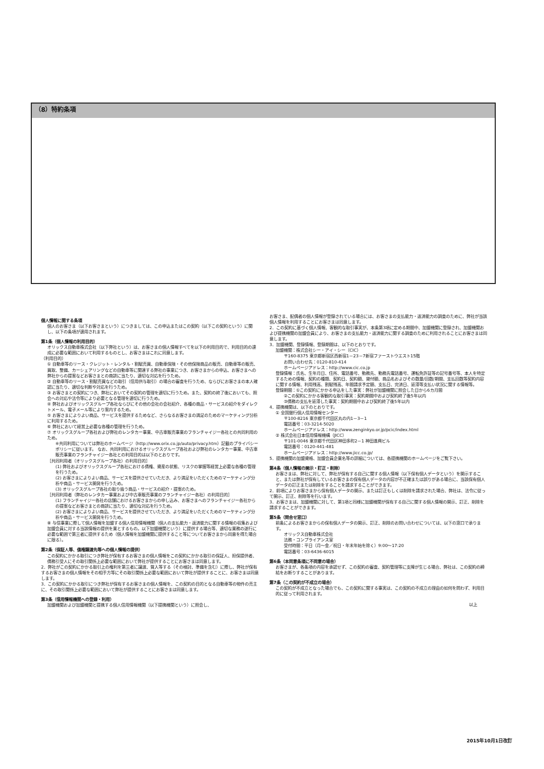（8）特約条項
個人情報に関する条項
個人のお客さま（以下お客さまという）につきましては、この申込またはこの契約（以下この契約という）に関し、以下の条項が適用されます。
第1条（個人情報の利用目的）
オリックス自動車株式会社（以下弊社という）は、お客さまの個人情報すべてを以下の利用目的で、利用目的の達成に必要な範囲において利用するものとし、お客さまはこれに同意します。
（利用目的）
① 自動車等のリース・クレジット・レンタル・割賦売買、自動車保険・その他保険商品の販売、自動車等の販売、買取、整備、カーシェアリングなどの自動車等に関連する弊社の事業につき、お客さまからの申込、お客さまへの弊社からの提案などお客さまとの商談に当たり、適切な対応を行うため。
② 自動車等のリース・割賦売買などの取引（信用供与取引）の場合の審査を行うため、ならびにお客さまの本人確認に当たり、適切な判断や対応を行うため。
③ お客さまとの契約につき、弊社においてその契約の管理を適切に行うため。また、契約の終了後においても、照会への対応や法令等により必要となる管理を適切に行うため。
④ 弊社およびオリックスグループ各社ならびにその他の会社の会社紹介、各種の商品・サービスの紹介をダイレクトメール、電子メール等により案内するため。
⑤ お客さまによりよい商品、サービスを提供するためなど、さらなるお客さまの満足のためのマーケティング分析に利用するため。
⑥ 弊社において経営上必要な各種の管理を行うため。
⑦ オリックスグループ各社および弊社のレンタカー事業、中古車販売事業のフランチャイジー各社との共同利用のため。
※共同利用については弊社のホームページ（http://www.orix.co.jp/auto/privacy.htm）記載のプライバシーポリシーに従います。 なお、共同利用におけるオリックスグループ各社および弊社のレンタカー事業、中古車販売事業のフランチャイジー各社との利用目的は以下のとおりです。
［共同利用者（オリックスグループ各社）の利用目的］
(1) 弊社およびオリックスグループ各社における債権、資産の状態、リスクの掌握等経営上必要な各種の管理を行うため。
(2) お客さまによりよい商品、サービスを提供させていただき、より満足をいただくためのマーケティング分析や商品・サービス開発を行うため。
(3) オリックスグループ各社の取り扱う商品・サービスの紹介・提案のため。
［共同利用者（弊社のレンタカー事業および中古車販売事業のフランチャイジー各社）の利用目的］
(1) フランチャイジー各社の店舗におけるお客さまからの申し込み、お客さまへのフランチャイジー各社からの提案などお客さまとの商談に当たり、適切な対応を行うため。
(2) お客さまによりよい商品、サービスを提供させていただき、より満足をいただくためのマーケティング分析や商品・サービス開発を行うため。
⑧ 与信事業に際して個人情報を加盟する個人信用情報機関（個人の支払能力・返済能力に関する情報の収集および加盟会員に対する当該情報の提供を業とするもの。以下加盟機関という）に提供する場合等、適切な業務の遂行に必要な範囲で第三者に提供するため（個人情報を加盟機関に提供すること等についてお客さまから同意を得た場合に限る）。
第2条（保証人等、債権譲渡先等への個人情報の提供）
この契約にかかる取引につき弊社が保有するお客さまの個人情報をこの契約にかかる取引の保証人、担保提供者、債務引受人にその取引関係上必要な範囲において弊社が提供することにお客さまは同意します。
2．弊社がこの契約にかかる取引上の権利を第三者に譲渡、質入等する（その検討、準備を含む）に際し、弊社が保有するお客さまの個人情報をその相手方等にその取引関係上必要な範囲において弊社が提供することに、お客さまは同意します。
3．この契約にかかる取引につき弊社が保有するお客さまの個人情報を、この契約の目的となる自動車等の物件の売主に、その取引関係上必要な範囲において弊社が提供することにお客さまは同意します。
第3条（信用情報機関への登録・利用）
加盟機関および加盟機関と提携する個人信用情報機関（以下提携機関という）に照会し、
お客さま、配偶者の個人情報が登録されている場合には、お客さまの支払能力・返済能力の調査のために、弊社が当該個人情報を利用することにお客さまは同意します。
2．この契約に基づく個人情報、客観的な取引事実が、本条第3項に定める期間中、加盟機関に登録され、加盟機関および提携機関の加盟会員により、お客さまの支払能力・返済能力に関する調査のために利用されることにお客さまは同意します。
3．加盟機関、登録情報、登録期間は、以下のとおりです。
加盟機関：株式会社シー・アイ・シー（CIC）
〒160-8375 東京都新宿区西新宿1－23－7新宿ファーストウエスト15階
お問い合わせ先：0120-810-414
ホームページアドレス：http://www.cic.co.jp
登録情報：氏名、生年月日、住所、電話番号、勤務先、勤務先電話番号、運転免許証等の記号番号等、本人を特定するための情報、契約の種類、契約日、契約額、貸付額、商品名およびその数量/回数/期間、支払回数等契約内容に関する情報、利用残高、割賦残高、年間請求予定額、支払日、完済日、延滞等支払い状況に関する情報等。
登録期間：①この契約にかかる申込をした事実：弊社が加盟機関に照会した日から6カ月間
②この契約にかかる客観的な取引事実：契約期間中および契約終了後5年以内
③債務の支払を延滞した事実：契約期間中および契約終了後5年以内
4．提携機関は、以下のとおりです。
① 全国銀行個人信用情報センター
〒100-8216 東京都千代田区丸の内1－3－1
電話番号：03-3214-5020
ホームページアドレス：http://www.zenginkyo.or.jp/pcic/index.html
② 株式会社日本信用情報機構（JICC）
〒101-0046 東京都千代田区神田多町2－1 神田進興ビル
電話番号：0120-441-481
ホームページアドレス：http://www.jicc.co.jp/
5．提携機関の加盟資格、加盟会員企業名等の詳細については、各提携機関のホームページをご覧下さい。
第4条（個人情報の開示・訂正・削除）
お客さまは、弊社に対して、弊社が保有する自己に関する個人情報（以下保有個人データという）を開示すること、または弊社が保有しているお客さまの保有個人データの内容が不正確または誤りがある場合に、当該保有個人データの訂正または削除をすることを請求することができます。
2．前項によりお客さまから保有個人データの開示、または訂正もしくは削除を請求された場合、弊社は、法令に従って開示、訂正、削除等を行います。
3．お客さまは、加盟機関に対して、第1項と同様に加盟機関が保有する自己に関する個人情報の開示、訂正、削除を請求することができます。
第5条（問合せ窓口）
前条によるお客さまからの保有個人データの開示、訂正、削除のお問い合わせについては、以下の窓口で承ります。
オリックス自動車株式会社
法務・コンプライアンス室
受付時間：平日（月～金／祝日・年末年始を除く）9:00～17:20
電話番号：03-6436-6015
第6条（本同意条項に不同意の場合）
お客さまが、各条項の内容を承認せず、この契約の審査、契約管理等に支障が生じる場合、弊社は、この契約の締結をお断りすることがあります。
第7条（この契約が不成立の場合）
この契約が不成立となった場合でも、この契約に関する事実は、この契約の不成立の理由の如何を問わず、利用目的に従って利用されます。
以上
2015年10月1日改訂